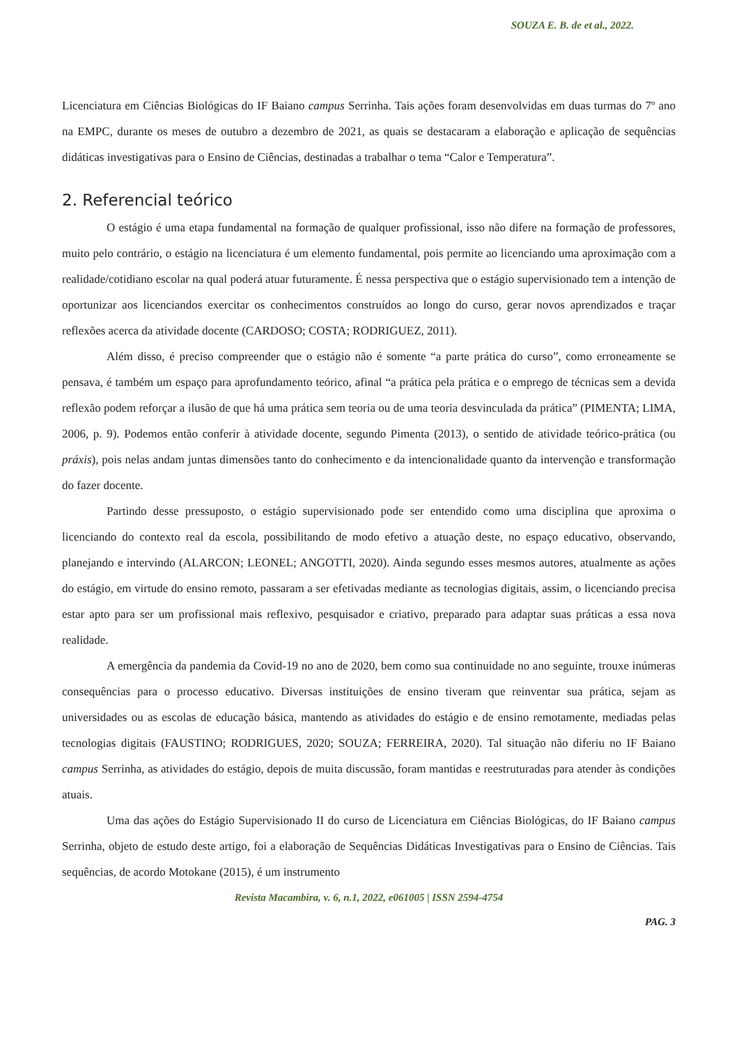SOUZA E. B. de et al., 2022.
Licenciatura em Ciências Biológicas do IF Baiano campus Serrinha. Tais ações foram desenvolvidas em duas turmas do 7º ano na EMPC, durante os meses de outubro a dezembro de 2021, as quais se destacaram a elaboração e aplicação de sequências didáticas investigativas para o Ensino de Ciências, destinadas a trabalhar o tema “Calor e Temperatura”.
2. Referencial teórico
O estágio é uma etapa fundamental na formação de qualquer profissional, isso não difere na formação de professores, muito pelo contrário, o estágio na licenciatura é um elemento fundamental, pois permite ao licenciando uma aproximação com a realidade/cotidiano escolar na qual poderá atuar futuramente. É nessa perspectiva que o estágio supervisionado tem a intenção de oportunizar aos licenciandos exercitar os conhecimentos construídos ao longo do curso, gerar novos aprendizados e traçar reflexões acerca da atividade docente (CARDOSO; COSTA; RODRIGUEZ, 2011).
Além disso, é preciso compreender que o estágio não é somente “a parte prática do curso”, como erroneamente se pensava, é também um espaço para aprofundamento teórico, afinal “a prática pela prática e o emprego de técnicas sem a devida reflexão podem reforçar a ilusão de que há uma prática sem teoria ou de uma teoria desvinculada da prática” (PIMENTA; LIMA, 2006, p. 9). Podemos então conferir à atividade docente, segundo Pimenta (2013), o sentido de atividade teórico-prática (ou práxis), pois nelas andam juntas dimensões tanto do conhecimento e da intencionalidade quanto da intervenção e transformação do fazer docente.
Partindo desse pressuposto, o estágio supervisionado pode ser entendido como uma disciplina que aproxima o licenciando do contexto real da escola, possibilitando de modo efetivo a atuação deste, no espaço educativo, observando, planejando e intervindo (ALARCON; LEONEL; ANGOTTI, 2020). Ainda segundo esses mesmos autores, atualmente as ações do estágio, em virtude do ensino remoto, passaram a ser efetivadas mediante as tecnologias digitais, assim, o licenciando precisa estar apto para ser um profissional mais reflexivo, pesquisador e criativo, preparado para adaptar suas práticas a essa nova realidade.
A emergência da pandemia da Covid-19 no ano de 2020, bem como sua continuidade no ano seguinte, trouxe inúmeras consequências para o processo educativo. Diversas instituições de ensino tiveram que reinventar sua prática, sejam as universidades ou as escolas de educação básica, mantendo as atividades do estágio e de ensino remotamente, mediadas pelas tecnologias digitais (FAUSTINO; RODRIGUES, 2020; SOUZA; FERREIRA, 2020). Tal situação não diferiu no IF Baiano campus Serrinha, as atividades do estágio, depois de muita discussão, foram mantidas e reestruturadas para atender às condições atuais.
Uma das ações do Estágio Supervisionado II do curso de Licenciatura em Ciências Biológicas, do IF Baiano campus Serrinha, objeto de estudo deste artigo, foi a elaboração de Sequências Didáticas Investigativas para o Ensino de Ciências. Tais sequências, de acordo Motokane (2015), é um instrumento
Revista Macambira, v. 6, n.1, 2022, e061005 | ISSN 2594-4754
PAG. 3